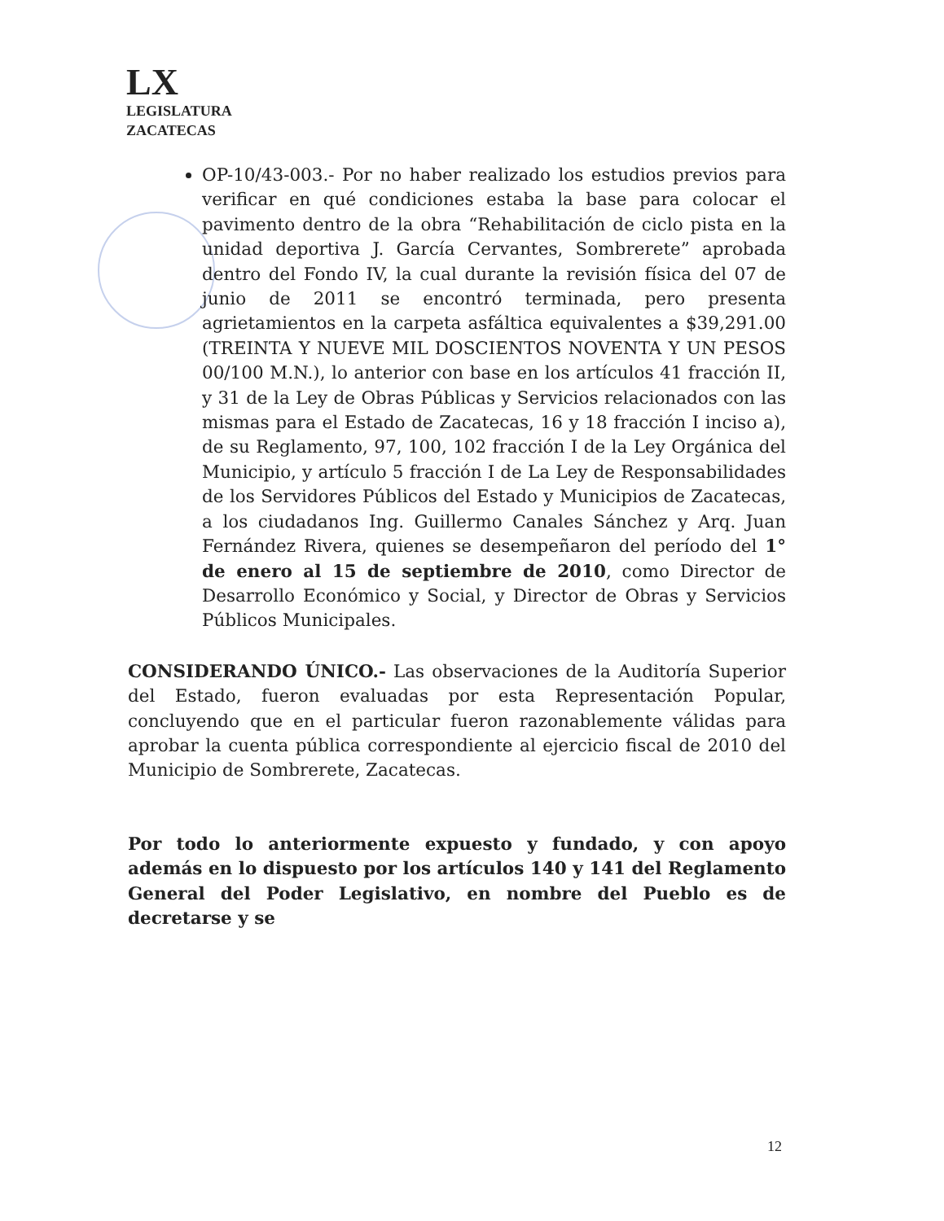LX
LEGISLATURA
ZACATECAS
OP-10/43-003.- Por no haber realizado los estudios previos para verificar en qué condiciones estaba la base para colocar el pavimento dentro de la obra “Rehabilitación de ciclo pista en la unidad deportiva J. García Cervantes, Sombrerete” aprobada dentro del Fondo IV, la cual durante la revisión física del 07 de junio de 2011 se encontró terminada, pero presenta agrietamientos en la carpeta asfáltica equivalentes a $39,291.00 (TREINTA Y NUEVE MIL DOSCIENTOS NOVENTA Y UN PESOS 00/100 M.N.), lo anterior con base en los artículos 41 fracción II, y 31 de la Ley de Obras Públicas y Servicios relacionados con las mismas para el Estado de Zacatecas, 16 y 18 fracción I inciso a), de su Reglamento, 97, 100, 102 fracción I de la Ley Orgánica del Municipio, y artículo 5 fracción I de La Ley de Responsabilidades de los Servidores Públicos del Estado y Municipios de Zacatecas, a los ciudadanos Ing. Guillermo Canales Sánchez y Arq. Juan Fernández Rivera, quienes se desempeñaron del período del 1° de enero al 15 de septiembre de 2010, como Director de Desarrollo Económico y Social, y Director de Obras y Servicios Públicos Municipales.
CONSIDERANDO ÚNICO.- Las observaciones de la Auditoría Superior del Estado, fueron evaluadas por esta Representación Popular, concluyendo que en el particular fueron razonablemente válidas para aprobar la cuenta pública correspondiente al ejercicio fiscal de 2010 del Municipio de Sombrerete, Zacatecas.
Por todo lo anteriormente expuesto y fundado, y con apoyo además en lo dispuesto por los artículos 140 y 141 del Reglamento General del Poder Legislativo, en nombre del Pueblo es de decretarse y se
12